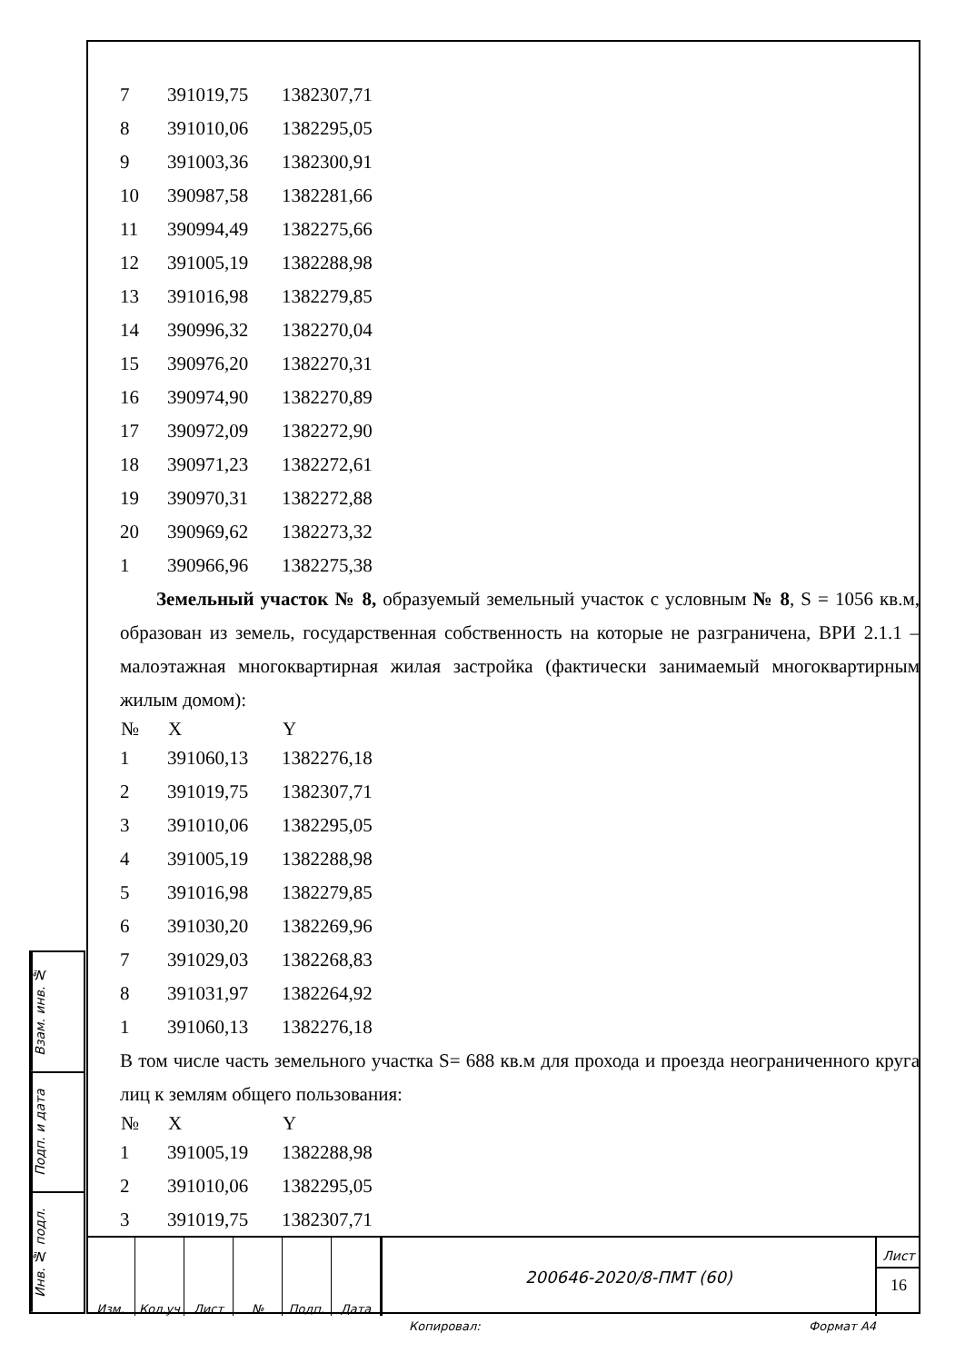| 7 | 391019,75 | 1382307,71 |
| 8 | 391010,06 | 1382295,05 |
| 9 | 391003,36 | 1382300,91 |
| 10 | 390987,58 | 1382281,66 |
| 11 | 390994,49 | 1382275,66 |
| 12 | 391005,19 | 1382288,98 |
| 13 | 391016,98 | 1382279,85 |
| 14 | 390996,32 | 1382270,04 |
| 15 | 390976,20 | 1382270,31 |
| 16 | 390974,90 | 1382270,89 |
| 17 | 390972,09 | 1382272,90 |
| 18 | 390971,23 | 1382272,61 |
| 19 | 390970,31 | 1382272,88 |
| 20 | 390969,62 | 1382273,32 |
| 1 | 390966,96 | 1382275,38 |
Земельный участок № 8, образуемый земельный участок с условным № 8, S = 1056 кв.м, образован из земель, государственная собственность на которые не разграничена, ВРИ 2.1.1 – малоэтажная многоквартирная жилая застройка (фактически занимаемый многоквартирным жилым домом):
| № | X | Y |
| --- | --- | --- |
| 1 | 391060,13 | 1382276,18 |
| 2 | 391019,75 | 1382307,71 |
| 3 | 391010,06 | 1382295,05 |
| 4 | 391005,19 | 1382288,98 |
| 5 | 391016,98 | 1382279,85 |
| 6 | 391030,20 | 1382269,96 |
| 7 | 391029,03 | 1382268,83 |
| 8 | 391031,97 | 1382264,92 |
| 1 | 391060,13 | 1382276,18 |
В том числе часть земельного участка S= 688 кв.м для прохода и проезда неограниченного круга лиц к землям общего пользования:
| № | X | Y |
| --- | --- | --- |
| 1 | 391005,19 | 1382288,98 |
| 2 | 391010,06 | 1382295,05 |
| 3 | 391019,75 | 1382307,71 |
Взам. инв. №
Подп. и дата
Инв. № подл.
Изм. Кол.уч Лист № Подп. Дата
200646-2020/8-ПМТ (60)
Лист
16
Копировал: Формат А4